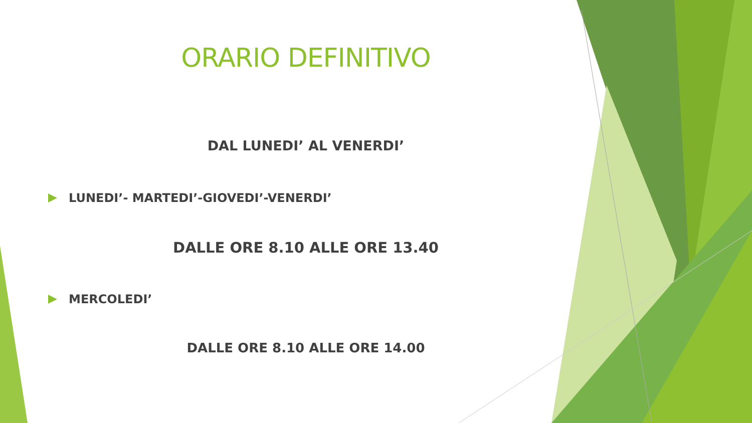ORARIO DEFINITIVO
DAL LUNEDI’ AL VENERDI’
LUNEDI’- MARTEDI’-GIOVEDI’-VENERDI’
DALLE ORE 8.10 ALLE ORE 13.40
MERCOLEDI’
DALLE ORE 8.10 ALLE ORE 14.00